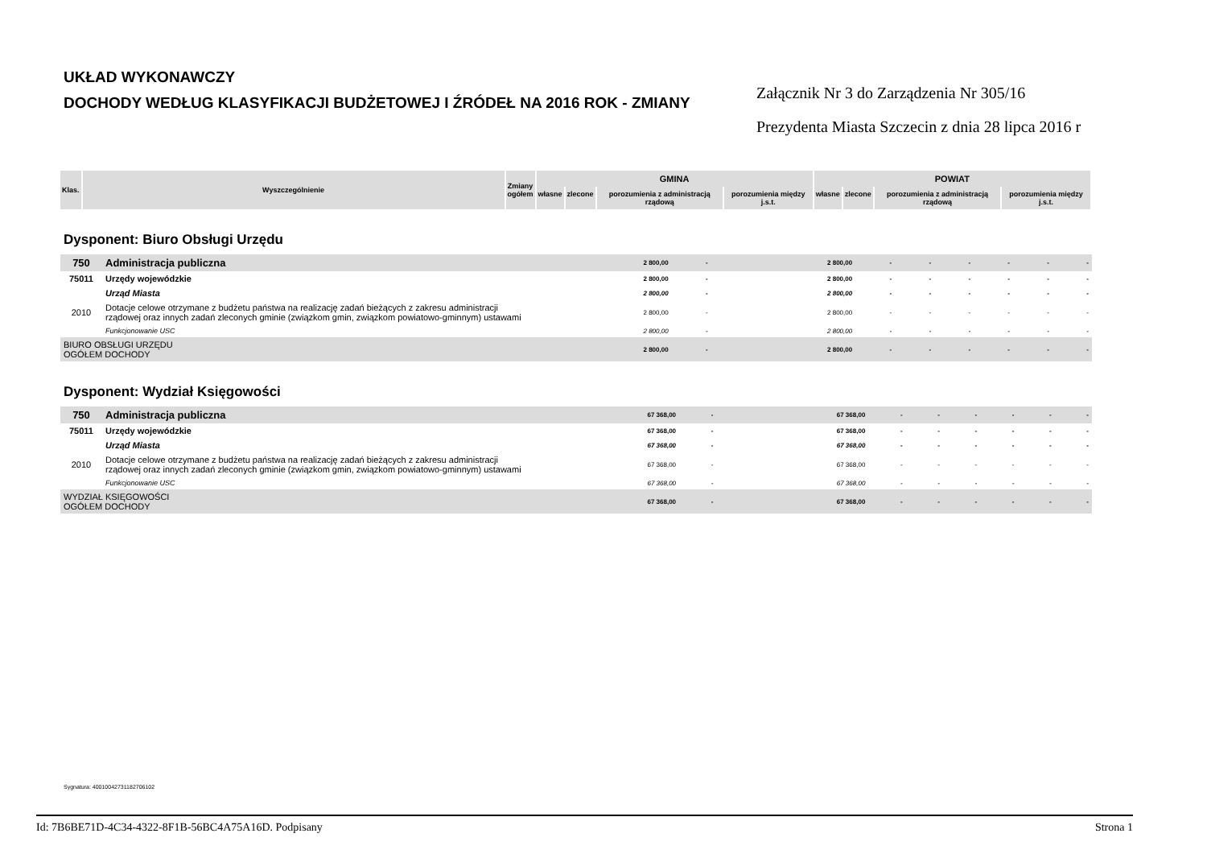UKŁAD WYKONAWCZY
DOCHODY WEDŁUG KLASYFIKACJI BUDŻETOWEJ I ŹRÓDEŁ NA 2016 ROK - ZMIANY
Załącznik Nr 3 do Zarządzenia Nr 305/16
Prezydenta Miasta Szczecin z dnia 28 lipca 2016 r
| Klas. | Wyszczególnienie | Zmiany ogółem | GMINA | | | | POWIAT | | | |
| --- | --- | --- | --- | --- | --- | --- | --- | --- | --- | --- |
| | | | własne | zlecone | porozumienia z administracją rządową | porozumienia między j.s.t. | własne | zlecone | porozumienia z administracją rządową | porozumienia między j.s.t. |
Dysponent: Biuro Obsługi Urzędu
| 750 | Administracja publiczna | 2 800,00 | - | 2 800,00 | - | - | - | - | - | - |
| 75011 | Urzędy wojewódzkie | 2 800,00 | - | 2 800,00 | - | - | - | - | - | - |
| | Urząd Miasta | 2 800,00 | - | 2 800,00 | - | - | - | - | - | - |
| 2010 | Dotacje celowe otrzymane z budżetu państwa na realizację zadań bieżących z zakresu administracji rządowej oraz innych zadań zleconych gminie (związkom gmin, związkom powiatowo-gminnym) ustawami | 2 800,00 | - | 2 800,00 | - | - | - | - | - | - |
| | Funkcjonowanie USC | 2 800,00 | - | 2 800,00 | - | - | - | - | - | - |
| BIURO OBSŁUGI URZĘDU OGÓŁEM DOCHODY | | 2 800,00 | - | 2 800,00 | - | - | - | - | - | - |
Dysponent: Wydział Księgowości
| 750 | Administracja publiczna | 67 368,00 | - | 67 368,00 | - | - | - | - | - | - |
| 75011 | Urzędy wojewódzkie | 67 368,00 | - | 67 368,00 | - | - | - | - | - | - |
| | Urząd Miasta | 67 368,00 | - | 67 368,00 | - | - | - | - | - | - |
| 2010 | Dotacje celowe otrzymane z budżetu państwa na realizację zadań bieżących z zakresu administracji rządowej oraz innych zadań zleconych gminie (związkom gmin, związkom powiatowo-gminnym) ustawami | 67 368,00 | - | 67 368,00 | - | - | - | - | - | - |
| | Funkcjonowanie USC | 67 368,00 | - | 67 368,00 | - | - | - | - | - | - |
| WYDZIAŁ KSIĘGOWOŚCI OGÓŁEM DOCHODY | | 67 368,00 | - | 67 368,00 | - | - | - | - | - | - |
Sygnatura: 40010042731182706102
Id: 7B6BE71D-4C34-4322-8F1B-56BC4A75A16D. Podpisany Strona 1